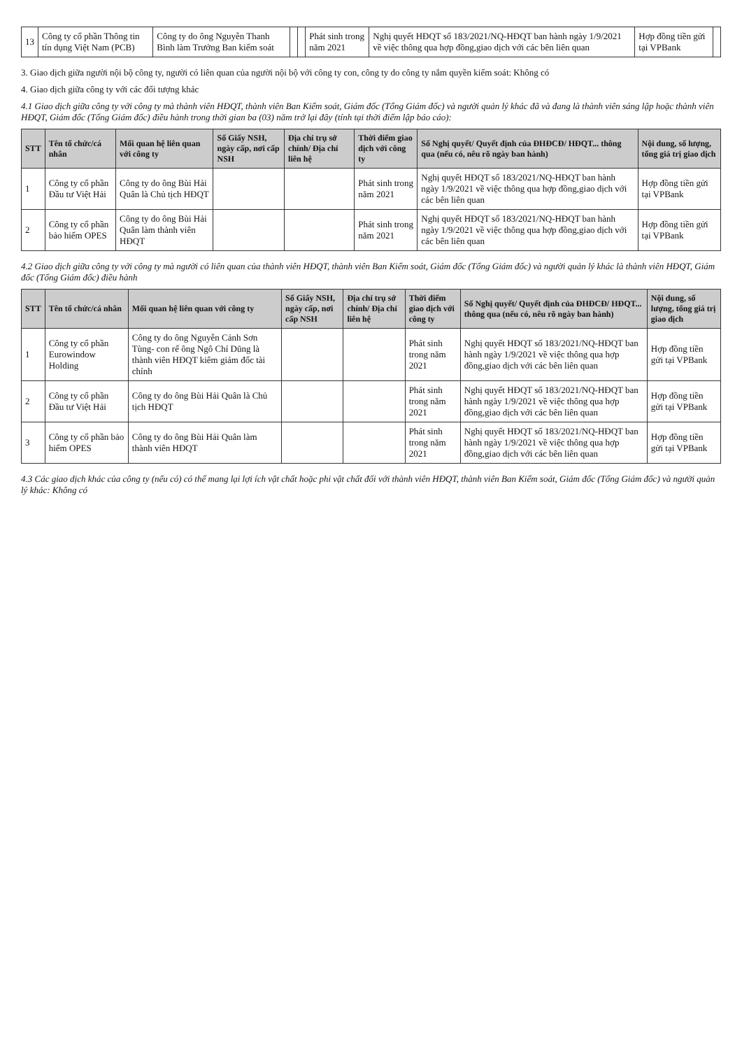| 13 | Công ty cổ phần Thông tin tín dụng Việt Nam (PCB) | Công ty do ông Nguyễn Thanh Bình làm Trưởng Ban kiểm soát | | | Phát sinh trong năm 2021 | Nghị quyết HĐQT số 183/2021/NQ-HĐQT ban hành ngày 1/9/2021 về việc thông qua hợp đồng,giao dịch với các bên liên quan | Hợp đồng tiền gửi tại VPBank | |
3. Giao dịch giữa người nội bộ công ty, người có liên quan của người nội bộ với công ty con, công ty do công ty nắm quyền kiểm soát: Không có
4. Giao dịch giữa công ty với các đối tượng khác
4.1 Giao dịch giữa công ty với công ty mà thành viên HĐQT, thành viên Ban Kiểm soát, Giám đốc (Tổng Giám đốc) và người quản lý khác đã và đang là thành viên sáng lập hoặc thành viên HĐQT, Giám đốc (Tổng Giám đốc) điều hành trong thời gian ba (03) năm trở lại đây (tính tại thời điểm lập báo cáo):
| STT | Tên tổ chức/cá nhân | Mối quan hệ liên quan với công ty | Số Giấy NSH, ngày cấp, nơi cấp NSH | Địa chỉ trụ sở chính/ Địa chỉ liên hệ | Thời điểm giao dịch với công ty | Số Nghị quyết/ Quyết định của ĐHĐCĐ/ HĐQT... thông qua (nếu có, nêu rõ ngày ban hành) | Nội dung, số lượng, tổng giá trị giao dịch |
| --- | --- | --- | --- | --- | --- | --- | --- |
| 1 | Công ty cổ phần Đầu tư Việt Hải | Công ty do ông Bùi Hải Quân là Chủ tịch HĐQT | | | Phát sinh trong năm 2021 | Nghị quyết HĐQT số 183/2021/NQ-HĐQT ban hành ngày 1/9/2021 về việc thông qua hợp đồng,giao dịch với các bên liên quan | Hợp đồng tiền gửi tại VPBank |
| 2 | Công ty cổ phần bảo hiểm OPES | Công ty do ông Bùi Hải Quân làm thành viên HĐQT | | | Phát sinh trong năm 2021 | Nghị quyết HĐQT số 183/2021/NQ-HĐQT ban hành ngày 1/9/2021 về việc thông qua hợp đồng,giao dịch với các bên liên quan | Hợp đồng tiền gửi tại VPBank |
4.2 Giao dịch giữa công ty với công ty mà người có liên quan của thành viên HĐQT, thành viên Ban Kiểm soát, Giám đốc (Tổng Giám đốc) và người quản lý khác là thành viên HĐQT, Giám đốc (Tổng Giám đốc) điều hành
| STT | Tên tổ chức/cá nhân | Mối quan hệ liên quan với công ty | Số Giấy NSH, ngày cấp, nơi cấp NSH | Địa chỉ trụ sở chính/ Địa chỉ liên hệ | Thời điểm giao dịch với công ty | Số Nghị quyết/ Quyết định của ĐHĐCĐ/ HĐQT... thông qua (nếu có, nêu rõ ngày ban hành) | Nội dung, số lượng, tổng giá trị giao dịch |
| --- | --- | --- | --- | --- | --- | --- | --- |
| 1 | Công ty cổ phần Eurowindow Holding | Công ty do ông Nguyễn Cảnh Sơn Tùng- con rể ông Ngô Chí Dũng là thành viên HĐQT kiêm giám đốc tài chính | | | Phát sinh trong năm 2021 | Nghị quyết HĐQT số 183/2021/NQ-HĐQT ban hành ngày 1/9/2021 về việc thông qua hợp đồng,giao dịch với các bên liên quan | Hợp đồng tiền gửi tại VPBank |
| 2 | Công ty cổ phần Đầu tư Việt Hải | Công ty do ông Bùi Hải Quân là Chủ tịch HĐQT | | | Phát sinh trong năm 2021 | Nghị quyết HĐQT số 183/2021/NQ-HĐQT ban hành ngày 1/9/2021 về việc thông qua hợp đồng,giao dịch với các bên liên quan | Hợp đồng tiền gửi tại VPBank |
| 3 | Công ty cổ phần bảo hiểm OPES | Công ty do ông Bùi Hải Quân làm thành viên HĐQT | | | Phát sinh trong năm 2021 | Nghị quyết HĐQT số 183/2021/NQ-HĐQT ban hành ngày 1/9/2021 về việc thông qua hợp đồng,giao dịch với các bên liên quan | Hợp đồng tiền gửi tại VPBank |
4.3 Các giao dịch khác của công ty (nếu có) có thể mang lại lợi ích vật chất hoặc phi vật chất đối với thành viên HĐQT, thành viên Ban Kiểm soát, Giám đốc (Tổng Giám đốc) và người quản lý khác: Không có